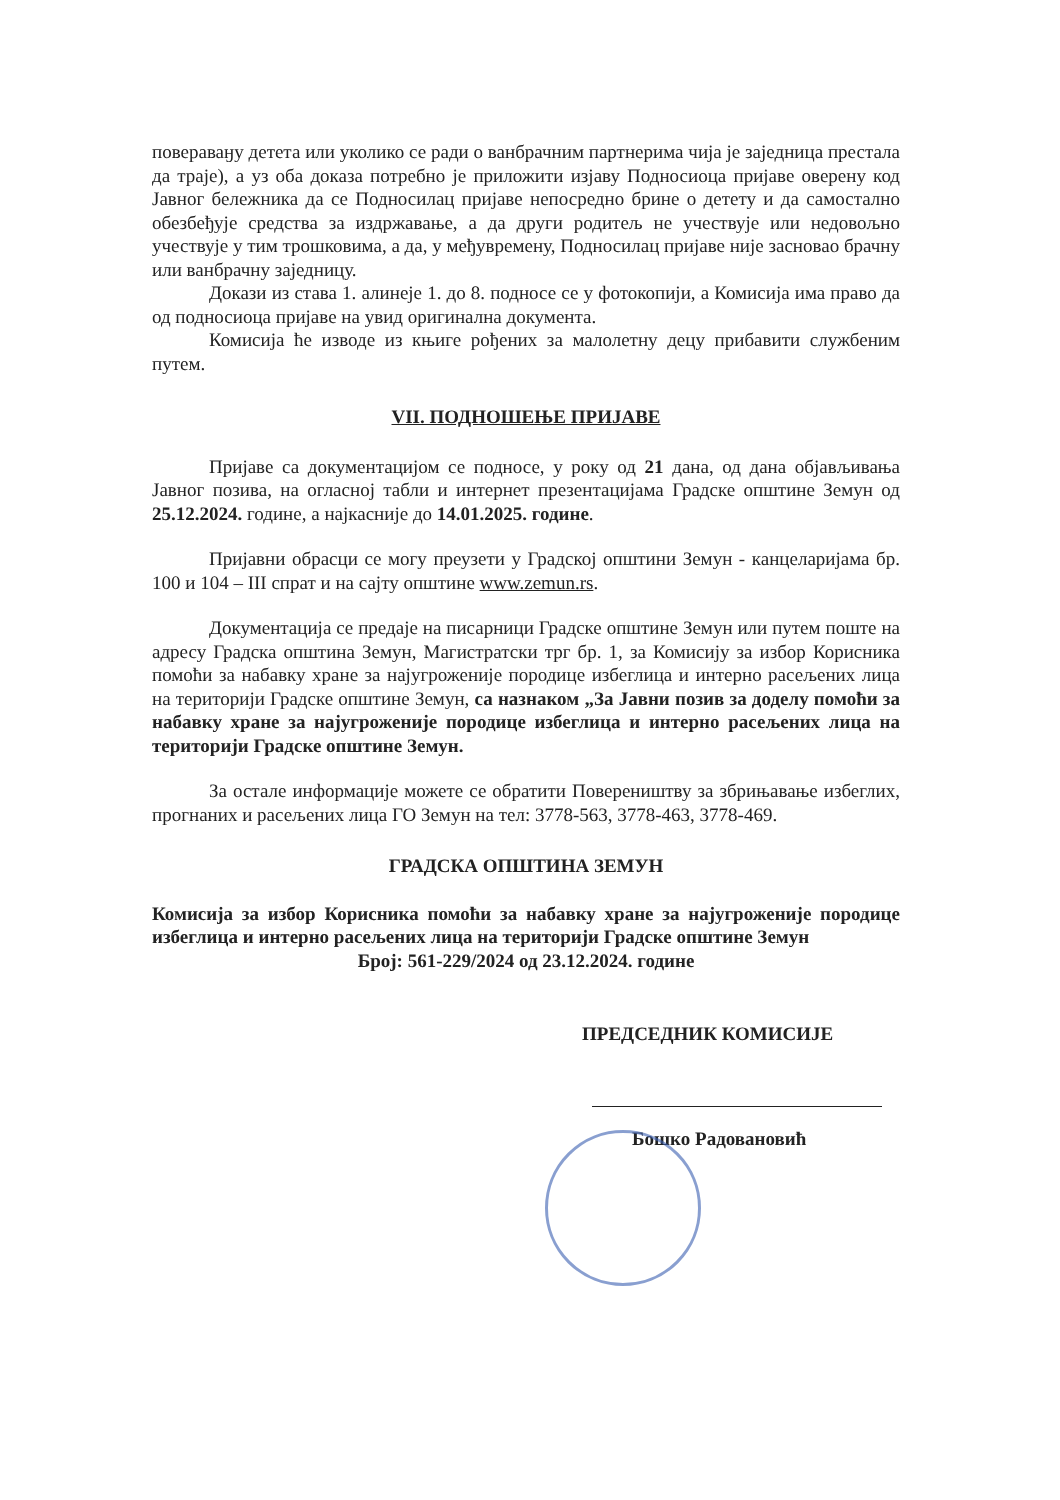повераваӈу детета или уколико се ради о ванбрачним партнерима чија је заједница престала да траје), а уз оба доказа потребно је приложити изјаву Подносиоца пријаве оверену код Јавног бележника да се Подносилац пријаве непосредно брине о детету и да самостално обезбеђује средства за издржавање, а да други родитељ не учествује или недовољно учествује у тим трошковима, а да, у међувремену, Подносилац пријаве није засновао брачну или ванбрачну заједницу.
Докази из става 1. алинеје 1. до 8. подносе се у фотокопији, а Комисија има право да од подносиоца пријаве на увид оригинална документа.
Комисија ће изводе из књиге рођених за малолетну децу прибавити службеним путем.
VII. ПОДНОШЕЊЕ ПРИЈАВЕ
Пријаве са документацијом се подносе, у року од 21 дана, од дана објављивања Јавног позива, на огласној табли и интернет презентацијама Градске општине Земун од 25.12.2024. године, а најкасније до 14.01.2025. године.
Пријавни обрасци се могу преузети у Градској општини Земун - канцеларијама бр. 100 и 104 – III спрат и на сајту општине www.zemun.rs.
Документација се предаје на писарници Градске општине Земун или путем поште на адресу Градска општина Земун, Магистратски трг бр. 1, за Комисију за избор Корисника помоћи за набавку хране за најугроженије породице избеглица и интерно расељених лица на територији Градске општине Земун, са назнаком „За Јавни позив за доделу помоћи за набавку хране за најугроженије породице избеглица и интерно расељених лица на територији Градске општине Земун.
За остале информације можете се обратити Повереништву за збрињавање избеглих, прогнаних и расељених лица ГО Земун на тел: 3778-563, 3778-463, 3778-469.
ГРАДСКА ОПШТИНА ЗЕМУН
Комисија за избор Корисника помоћи за набавку хране за најугроженије породице избеглица и интерно расељених лица на територији Градске општине Земун
Број: 561-229/2024 од 23.12.2024. године
ПРЕДСЕДНИК КОМИСИЈЕ
Бошко Радовановић